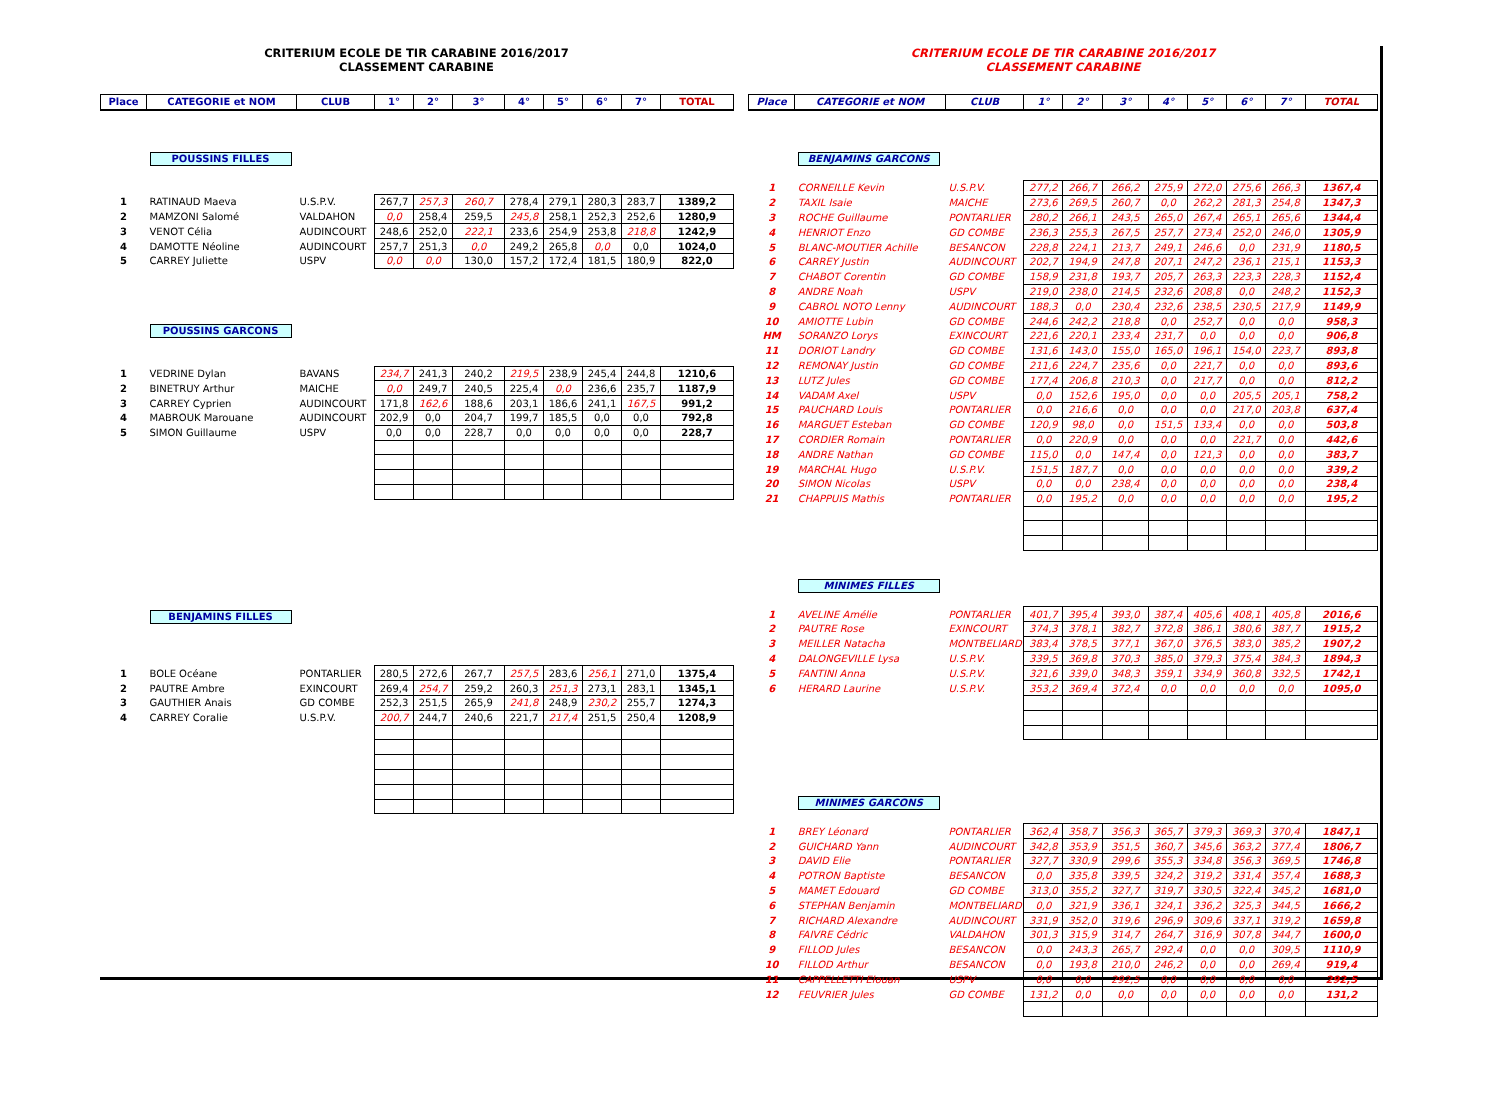CRITERIUM ECOLE DE TIR CARABINE 2016/2017
CLASSEMENT CARABINE
| Place | CATEGORIE et NOM | CLUB | 1° | 2° | 3° | 4° | 5° | 6° | 7° | TOTAL |
| --- | --- | --- | --- | --- | --- | --- | --- | --- | --- | --- |
| | POUSSINS FILLES | | | | | | | | | |
| 1 | RATINAUD Maeva | U.S.P.V. | 267,7 | 257,3 | 260,7 | 278,4 | 279,1 | 280,3 | 283,7 | 1389,2 |
| 2 | MAMZONI Salomé | VALDAHON | 0,0 | 258,4 | 259,5 | 245,8 | 258,1 | 252,3 | 252,6 | 1280,9 |
| 3 | VENOT Célia | AUDINCOURT | 248,6 | 252,0 | 222,1 | 233,6 | 254,9 | 253,8 | 218,8 | 1242,9 |
| 4 | DAMOTTE Néoline | AUDINCOURT | 257,7 | 251,3 | 0,0 | 249,2 | 265,8 | 0,0 | 0,0 | 1024,0 |
| 5 | CARREY Juliette | USPV | 0,0 | 0,0 | 130,0 | 157,2 | 172,4 | 181,5 | 180,9 | 822,0 |
| | POUSSINS GARCONS | | | | | | | | | |
| 1 | VEDRINE Dylan | BAVANS | 234,7 | 241,3 | 240,2 | 219,5 | 238,9 | 245,4 | 244,8 | 1210,6 |
| 2 | BINETRUY Arthur | MAICHE | 0,0 | 249,7 | 240,5 | 225,4 | 0,0 | 236,6 | 235,7 | 1187,9 |
| 3 | CARREY Cyprien | AUDINCOURT | 171,8 | 162,6 | 188,6 | 203,1 | 186,6 | 241,1 | 167,5 | 991,2 |
| 4 | MABROUK Marouane | AUDINCOURT | 202,9 | 0,0 | 204,7 | 199,7 | 185,5 | 0,0 | 0,0 | 792,8 |
| 5 | SIMON Guillaume | USPV | 0,0 | 0,0 | 228,7 | 0,0 | 0,0 | 0,0 | 0,0 | 228,7 |
| | BENJAMINS FILLES | | | | | | | | | |
| 1 | BOLE Océane | PONTARLIER | 280,5 | 272,6 | 267,7 | 257,5 | 283,6 | 256,1 | 271,0 | 1375,4 |
| 2 | PAUTRE Ambre | EXINCOURT | 269,4 | 254,7 | 259,2 | 260,3 | 251,3 | 273,1 | 283,1 | 1345,1 |
| 3 | GAUTHIER Anais | GD COMBE | 252,3 | 251,5 | 265,9 | 241,8 | 248,9 | 230,2 | 255,7 | 1274,3 |
| 4 | CARREY Coralie | U.S.P.V. | 200,7 | 244,7 | 240,6 | 221,7 | 217,4 | 251,5 | 250,4 | 1208,9 |
CRITERIUM ECOLE DE TIR CARABINE 2016/2017
CLASSEMENT CARABINE
| Place | CATEGORIE et NOM | CLUB | 1° | 2° | 3° | 4° | 5° | 6° | 7° | TOTAL |
| --- | --- | --- | --- | --- | --- | --- | --- | --- | --- | --- |
| | BENJAMINS GARCONS | | | | | | | | | |
| 1 | CORNEILLE Kevin | U.S.P.V. | 277,2 | 266,7 | 266,2 | 275,9 | 272,0 | 275,6 | 266,3 | 1367,4 |
| 2 | TAXIL Isaie | MAICHE | 273,6 | 269,5 | 260,7 | 0,0 | 262,2 | 281,3 | 254,8 | 1347,3 |
| 3 | ROCHE Guillaume | PONTARLIER | 280,2 | 266,1 | 243,5 | 265,0 | 267,4 | 265,1 | 265,6 | 1344,4 |
| 4 | HENRIOT Enzo | GD COMBE | 236,3 | 255,3 | 267,5 | 257,7 | 273,4 | 252,0 | 246,0 | 1305,9 |
| 5 | BLANC-MOUTIER Achille | BESANCON | 228,8 | 224,1 | 213,7 | 249,1 | 246,6 | 0,0 | 231,9 | 1180,5 |
| 6 | CARREY Justin | AUDINCOURT | 202,7 | 194,9 | 247,8 | 207,1 | 247,2 | 236,1 | 215,1 | 1153,3 |
| 7 | CHABOT Corentin | GD COMBE | 158,9 | 231,8 | 193,7 | 205,7 | 263,3 | 223,3 | 228,3 | 1152,4 |
| 8 | ANDRE Noah | USPV | 219,0 | 238,0 | 214,5 | 232,6 | 208,8 | 0,0 | 248,2 | 1152,3 |
| 9 | CABROL NOTO Lenny | AUDINCOURT | 188,3 | 0,0 | 230,4 | 232,6 | 238,5 | 230,5 | 217,9 | 1149,9 |
| 10 | AMIOTTE Lubin | GD COMBE | 244,6 | 242,2 | 218,8 | 0,0 | 252,7 | 0,0 | 0,0 | 958,3 |
| HM | SORANZO Lorys | EXINCOURT | 221,6 | 220,1 | 233,4 | 231,7 | 0,0 | 0,0 | 0,0 | 906,8 |
| 11 | DORIOT Landry | GD COMBE | 131,6 | 143,0 | 155,0 | 165,0 | 196,1 | 154,0 | 223,7 | 893,8 |
| 12 | REMONAY Justin | GD COMBE | 211,6 | 224,7 | 235,6 | 0,0 | 221,7 | 0,0 | 0,0 | 893,6 |
| 13 | LUTZ Jules | GD COMBE | 177,4 | 206,8 | 210,3 | 0,0 | 217,7 | 0,0 | 0,0 | 812,2 |
| 14 | VADAM Axel | USPV | 0,0 | 152,6 | 195,0 | 0,0 | 0,0 | 205,5 | 205,1 | 758,2 |
| 15 | PAUCHARD Louis | PONTARLIER | 0,0 | 216,6 | 0,0 | 0,0 | 0,0 | 217,0 | 203,8 | 637,4 |
| 16 | MARGUET Esteban | GD COMBE | 120,9 | 98,0 | 0,0 | 151,5 | 133,4 | 0,0 | 0,0 | 503,8 |
| 17 | CORDIER Romain | PONTARLIER | 0,0 | 220,9 | 0,0 | 0,0 | 0,0 | 221,7 | 0,0 | 442,6 |
| 18 | ANDRE Nathan | GD COMBE | 115,0 | 0,0 | 147,4 | 0,0 | 121,3 | 0,0 | 0,0 | 383,7 |
| 19 | MARCHAL Hugo | U.S.P.V. | 151,5 | 187,7 | 0,0 | 0,0 | 0,0 | 0,0 | 0,0 | 339,2 |
| 20 | SIMON Nicolas | USPV | 0,0 | 0,0 | 238,4 | 0,0 | 0,0 | 0,0 | 0,0 | 238,4 |
| 21 | CHAPPUIS Mathis | PONTARLIER | 0,0 | 195,2 | 0,0 | 0,0 | 0,0 | 0,0 | 0,0 | 195,2 |
| | MINIMES FILLES | | | | | | | | | |
| 1 | AVELINE Amélie | PONTARLIER | 401,7 | 395,4 | 393,0 | 387,4 | 405,6 | 408,1 | 405,8 | 2016,6 |
| 2 | PAUTRE Rose | EXINCOURT | 374,3 | 378,1 | 382,7 | 372,8 | 386,1 | 380,6 | 387,7 | 1915,2 |
| 3 | MEILLER Natacha | MONTBELIARD | 383,4 | 378,5 | 377,1 | 367,0 | 376,5 | 383,0 | 385,2 | 1907,2 |
| 4 | DALONGEVILLE Lysa | U.S.P.V. | 339,5 | 369,8 | 370,3 | 385,0 | 379,3 | 375,4 | 384,3 | 1894,3 |
| 5 | FANTINI Anna | U.S.P.V. | 321,6 | 339,0 | 348,3 | 359,1 | 334,9 | 360,8 | 332,5 | 1742,1 |
| 6 | HERARD Laurine | U.S.P.V. | 353,2 | 369,4 | 372,4 | 0,0 | 0,0 | 0,0 | 0,0 | 1095,0 |
| | MINIMES GARCONS | | | | | | | | | |
| 1 | BREY Léonard | PONTARLIER | 362,4 | 358,7 | 356,3 | 365,7 | 379,3 | 369,3 | 370,4 | 1847,1 |
| 2 | GUICHARD Yann | AUDINCOURT | 342,8 | 353,9 | 351,5 | 360,7 | 345,6 | 363,2 | 377,4 | 1806,7 |
| 3 | DAVID Elie | PONTARLIER | 327,7 | 330,9 | 299,6 | 355,3 | 334,8 | 356,3 | 369,5 | 1746,8 |
| 4 | POTRON Baptiste | BESANCON | 0,0 | 335,8 | 339,5 | 324,2 | 319,2 | 331,4 | 357,4 | 1688,3 |
| 5 | MAMET Edouard | GD COMBE | 313,0 | 355,2 | 327,7 | 319,7 | 330,5 | 322,4 | 345,2 | 1681,0 |
| 6 | STEPHAN Benjamin | MONTBELIARD | 0,0 | 321,9 | 336,1 | 324,1 | 336,2 | 325,3 | 344,5 | 1666,2 |
| 7 | RICHARD Alexandre | AUDINCOURT | 331,9 | 352,0 | 319,6 | 296,9 | 309,6 | 337,1 | 319,2 | 1659,8 |
| 8 | FAIVRE Cédric | VALDAHON | 301,3 | 315,9 | 314,7 | 264,7 | 316,9 | 307,8 | 344,7 | 1600,0 |
| 9 | FILLOD Jules | BESANCON | 0,0 | 243,3 | 265,7 | 292,4 | 0,0 | 0,0 | 309,5 | 1110,9 |
| 10 | FILLOD Arthur | BESANCON | 0,0 | 193,8 | 210,0 | 246,2 | 0,0 | 0,0 | 269,4 | 919,4 |
| 11 | CAPPELLETTI Elouan | USPV | 0,0 | 0,0 | 292,5 | 0,0 | 0,0 | 0,0 | 0,0 | 292,5 |
| 12 | FEUVRIER Jules | GD COMBE | 131,2 | 0,0 | 0,0 | 0,0 | 0,0 | 0,0 | 0,0 | 131,2 |